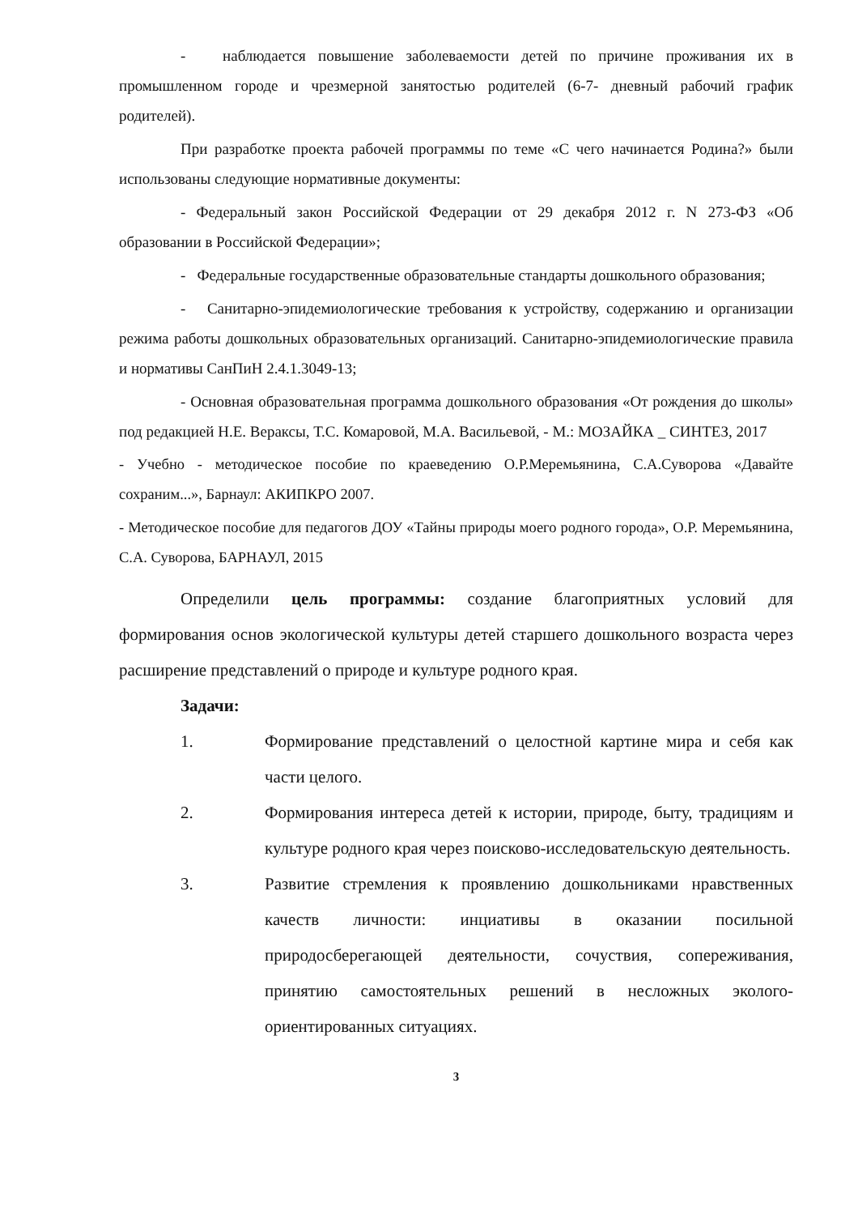- наблюдается повышение заболеваемости детей по причине проживания их в промышленном городе и чрезмерной занятостью родителей (6-7- дневный рабочий график родителей).
При разработке проекта рабочей программы по теме «С чего начинается Родина?» были использованы следующие нормативные документы:
- Федеральный закон Российской Федерации от 29 декабря 2012 г. N 273-ФЗ «Об образовании в Российской Федерации»;
- Федеральные государственные образовательные стандарты дошкольного образования;
- Санитарно-эпидемиологические требования к устройству, содержанию и организации режима работы дошкольных образовательных организаций. Санитарно-эпидемиологические правила и нормативы СанПиН 2.4.1.3049-13;
- Основная образовательная программа дошкольного образования «От рождения до школы» под редакцией Н.Е. Вераксы, Т.С. Комаровой, М.А. Васильевой, - М.: МОЗАЙКА _ СИНТЕЗ, 2017
- Учебно - методическое пособие по краеведению О.Р.Меремьянина, С.А.Суворова «Давайте сохраним...», Барнаул: АКИПКРО 2007.
- Методическое пособие для педагогов ДОУ «Тайны природы моего родного города», О.Р. Меремьянина, С.А. Суворова, БАРНАУЛ, 2015
Определили цель программы: создание благоприятных условий для формирования основ экологической культуры детей старшего дошкольного возраста через расширение представлений о природе и культуре родного края.
Задачи:
1. Формирование представлений о целостной картине мира и себя как части целого.
2. Формирования интереса детей к истории, природе, быту, традициям и культуре родного края через поисково-исследовательскую деятельность.
3. Развитие стремления к проявлению дошкольниками нравственных качеств личности: инциативы в оказании посильной природосберегающей деятельности, сочуствия, сопереживания, принятию самостоятельных решений в несложных эколого-ориентированных ситуациях.
3